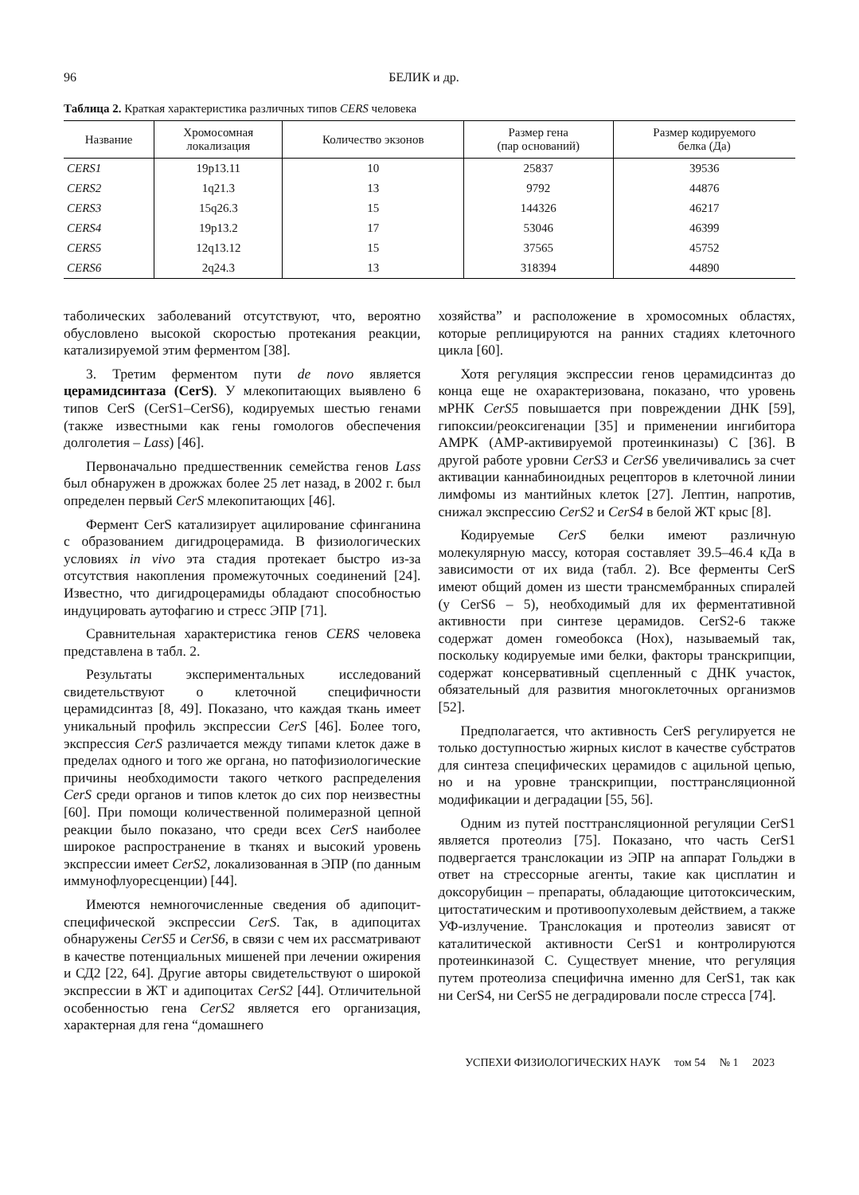96 БЕЛИК и др.
Таблица 2. Краткая характеристика различных типов CERS человека
| Название | Хромосомная локализация | Количество экзонов | Размер гена (пар оснований) | Размер кодируемого белка (Да) |
| --- | --- | --- | --- | --- |
| CERS1 | 19p13.11 | 10 | 25837 | 39536 |
| CERS2 | 1q21.3 | 13 | 9792 | 44876 |
| CERS3 | 15q26.3 | 15 | 144326 | 46217 |
| CERS4 | 19p13.2 | 17 | 53046 | 46399 |
| CERS5 | 12q13.12 | 15 | 37565 | 45752 |
| CERS6 | 2q24.3 | 13 | 318394 | 44890 |
таболических заболеваний отсутствуют, что, вероятно обусловлено высокой скоростью протекания реакции, катализируемой этим ферментом [38].
3. Третим ферментом пути de novo является церамидсинтаза (CerS). У млекопитающих выявлено 6 типов CerS (CerS1–CerS6), кодируемых шестью генами (также известными как гены гомологов обеспечения долголетия – Lass) [46].
Первоначально предшественник семейства генов Lass был обнаружен в дрожжах более 25 лет назад, в 2002 г. был определен первый CerS млекопитающих [46].
Фермент CerS катализирует ацилирование сфинганина с образованием дигидроцерамида. В физиологических условиях in vivo эта стадия протекает быстро из-за отсутствия накопления промежуточных соединений [24]. Известно, что дигидроцерамиды обладают способностью индуцировать аутофагию и стресс ЭПР [71].
Сравнительная характеристика генов CERS человека представлена в табл. 2.
Результаты экспериментальных исследований свидетельствуют о клеточной специфичности церамидсинтаз [8, 49]. Показано, что каждая ткань имеет уникальный профиль экспрессии CerS [46]. Более того, экспрессия CerS различается между типами клеток даже в пределах одного и того же органа, но патофизиологические причины необходимости такого четкого распределения CerS среди органов и типов клеток до сих пор неизвестны [60]. При помощи количественной полимеразной цепной реакции было показано, что среди всех CerS наиболее широкое распространение в тканях и высокий уровень экспрессии имеет CerS2, локализованная в ЭПР (по данным иммунофлуоресценции) [44].
Имеются немногочисленные сведения об адипоцит-специфической экспрессии CerS. Так, в адипоцитах обнаружены CerS5 и CerS6, в связи с чем их рассматривают в качестве потенциальных мишеней при лечении ожирения и СД2 [22, 64]. Другие авторы свидетельствуют о широкой экспрессии в ЖТ и адипоцитах CerS2 [44]. Отличительной особенностью гена CerS2 является его организация, характерная для гена “домашнего
хозяйства” и расположение в хромосомных областях, которые реплицируются на ранних стадиях клеточного цикла [60].
Хотя регуляция экспрессии генов церамидсинтаз до конца еще не охарактеризована, показано, что уровень мРНК CerS5 повышается при повреждении ДНК [59], гипоксии/реоксигенации [35] и применении ингибитора AMPK (AMP-активируемой протеинкиназы) С [36]. В другой работе уровни CerS3 и CerS6 увеличивались за счет активации каннабиноидных рецепторов в клеточной линии лимфомы из мантийных клеток [27]. Лептин, напротив, снижал экспрессию CerS2 и CerS4 в белой ЖТ крыс [8].
Кодируемые CerS белки имеют различную молекулярную массу, которая составляет 39.5–46.4 кДа в зависимости от их вида (табл. 2). Все ферменты CerS имеют общий домен из шести трансмембранных спиралей (у CerS6 – 5), необходимый для их ферментативной активности при синтезе церамидов. CerS2-6 также содержат домен гомеобокса (Hox), называемый так, поскольку кодируемые ими белки, факторы транскрипции, содержат консервативный сцепленный с ДНК участок, обязательный для развития многоклеточных организмов [52].
Предполагается, что активность CerS регулируется не только доступностью жирных кислот в качестве субстратов для синтеза специфических церамидов с ацильной цепью, но и на уровне транскрипции, посттрансляционной модификации и деградации [55, 56].
Одним из путей посттрансляционной регуляции CerS1 является протеолиз [75]. Показано, что часть CerS1 подвергается транслокации из ЭПР на аппарат Гольджи в ответ на стрессорные агенты, такие как цисплатин и доксорубицин – препараты, обладающие цитотоксическим, цитостатическим и противоопухолевым действием, а также УФ-излучение. Транслокация и протеолиз зависят от каталитической активности CerS1 и контролируются протеинкиназой С. Существует мнение, что регуляция путем протеолиза специфична именно для CerS1, так как ни CerS4, ни CerS5 не деградировали после стресса [74].
УСПЕХИ ФИЗИОЛОГИЧЕСКИХ НАУК том 54 № 1 2023